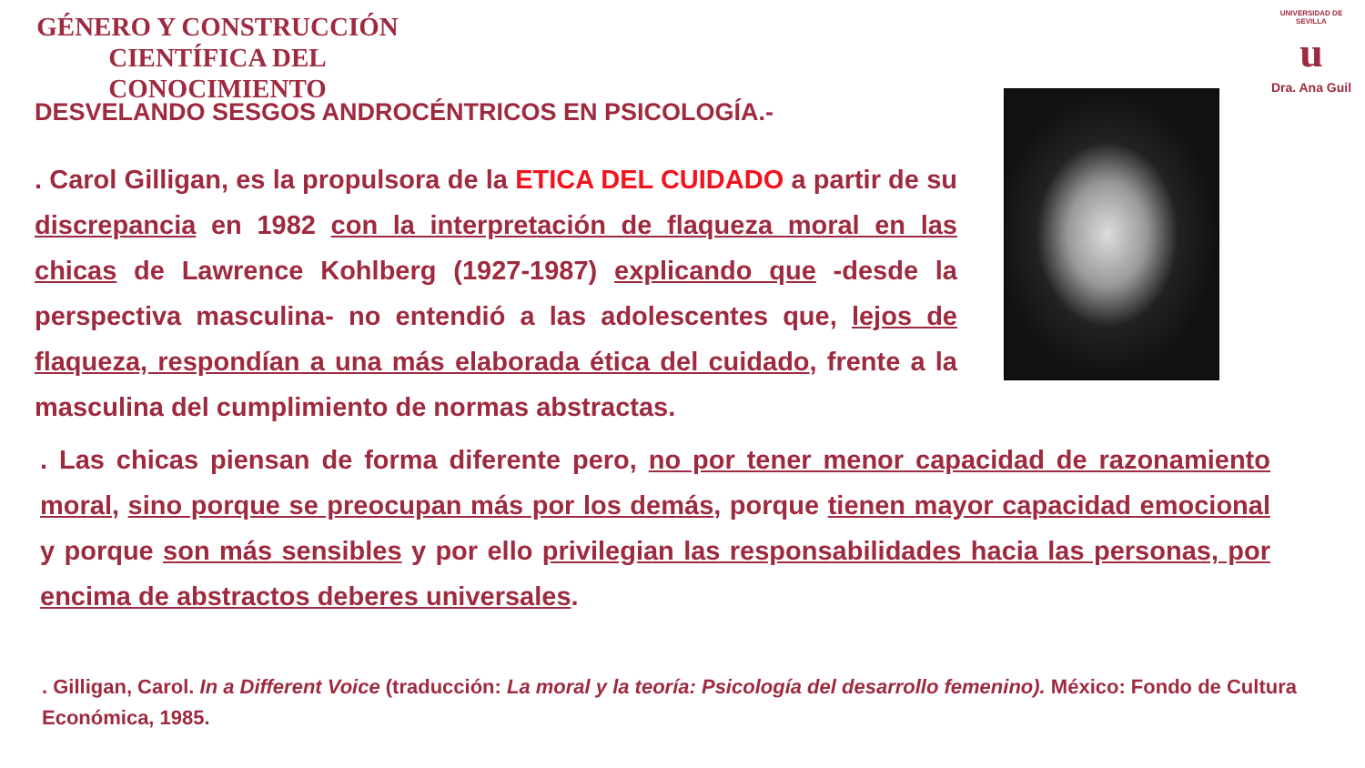GÉNERO Y CONSTRUCCIÓN CIENTÍFICA DEL CONOCIMIENTO
UNIVERSIDAD DE SEVILLA
u
Dra. Ana Guil
DESVELANDO SESGOS ANDROCÉNTRICOS EN PSICOLOGÍA.-
. Carol Gilligan, es la propulsora de la ETICA DEL CUIDADO a partir de su discrepancia en 1982 con la interpretación de flaqueza moral en las chicas de Lawrence Kohlberg (1927-1987) explicando que -desde la perspectiva masculina- no entendió a las adolescentes que, lejos de flaqueza, respondían a una más elaborada ética del cuidado, frente a la masculina del cumplimiento de normas abstractas.
. Las chicas piensan de forma diferente pero, no por tener menor capacidad de razonamiento moral, sino porque se preocupan más por los demás, porque tienen mayor capacidad emocional y porque son más sensibles y por ello privilegian las responsabilidades hacia las personas, por encima de abstractos deberes universales.
. Gilligan, Carol. In a Different Voice (traducción: La moral y la teoría: Psicología del desarrollo femenino). México: Fondo de Cultura Económica, 1985.